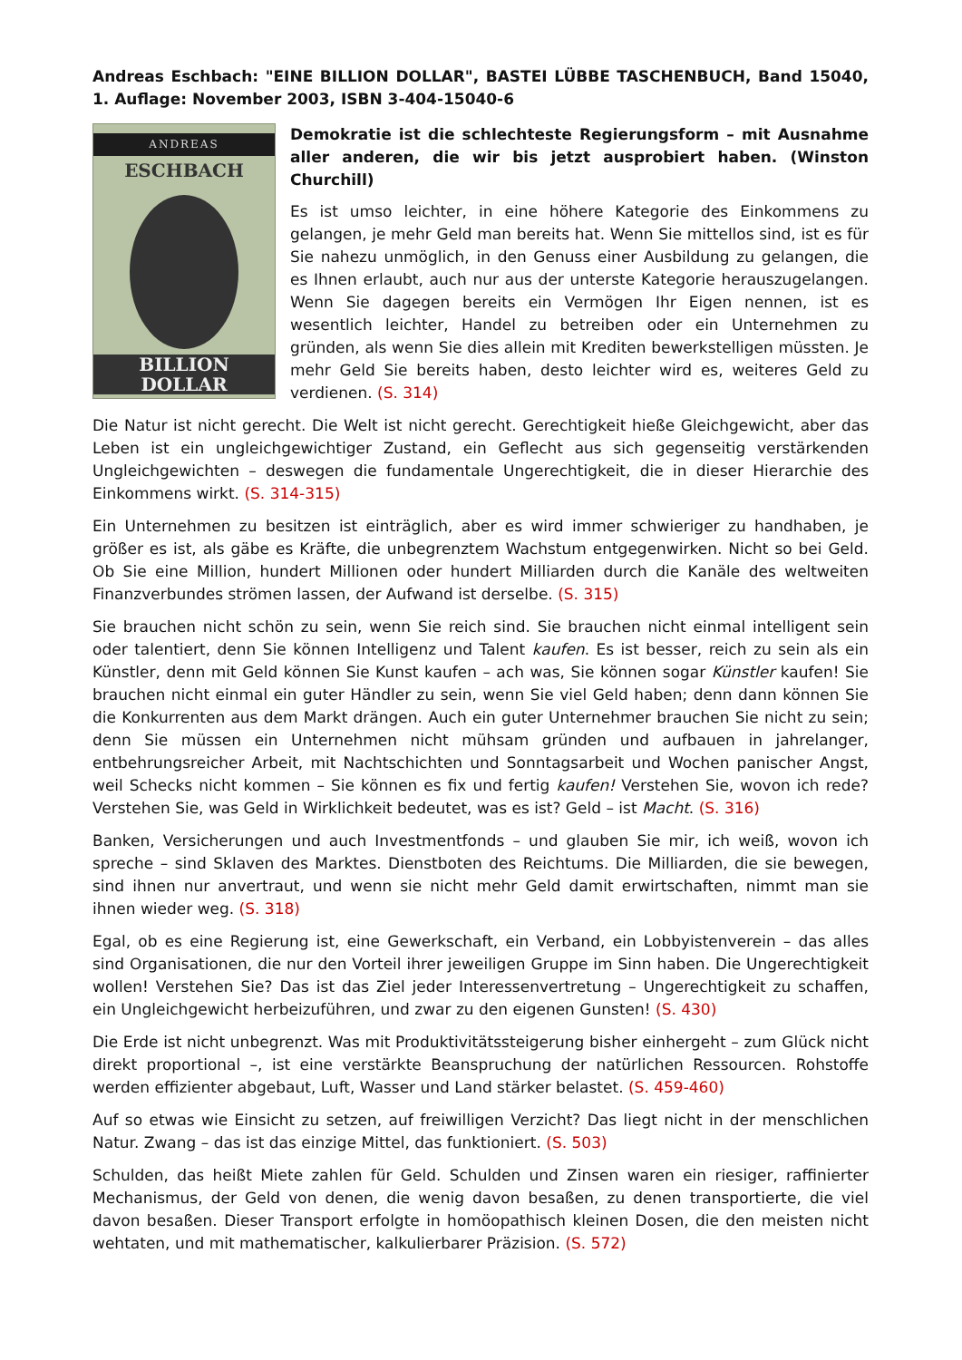Andreas Eschbach: "EINE BILLION DOLLAR", BASTEI LÜBBE TASCHENBUCH, Band 15040, 1. Auflage: November 2003, ISBN 3-404-15040-6
ANDREAS
ESCHBACH
BILLION
DOLLAR
Demokratie ist die schlechteste Regierungsform – mit Ausnahme aller anderen, die wir bis jetzt ausprobiert haben. (Winston Churchill)
Es ist umso leichter, in eine höhere Kategorie des Einkommens zu gelangen, je mehr Geld man bereits hat. Wenn Sie mittellos sind, ist es für Sie nahezu unmöglich, in den Genuss einer Ausbildung zu gelangen, die es Ihnen erlaubt, auch nur aus der unterste Kategorie herauszugelangen. Wenn Sie dagegen bereits ein Vermögen Ihr Eigen nennen, ist es wesentlich leichter, Handel zu betreiben oder ein Unternehmen zu gründen, als wenn Sie dies allein mit Krediten bewerkstelligen müssten. Je mehr Geld Sie bereits haben, desto leichter wird es, weiteres Geld zu verdienen. (S. 314)
Die Natur ist nicht gerecht. Die Welt ist nicht gerecht. Gerechtigkeit hieße Gleichgewicht, aber das Leben ist ein ungleichgewichtiger Zustand, ein Geflecht aus sich gegenseitig verstärkenden Ungleichgewichten – deswegen die fundamentale Ungerechtigkeit, die in dieser Hierarchie des Einkommens wirkt. (S. 314-315)
Ein Unternehmen zu besitzen ist einträglich, aber es wird immer schwieriger zu handhaben, je größer es ist, als gäbe es Kräfte, die unbegrenztem Wachstum entgegenwirken. Nicht so bei Geld. Ob Sie eine Million, hundert Millionen oder hundert Milliarden durch die Kanäle des welt­weiten Finanzverbundes strömen lassen, der Aufwand ist derselbe. (S. 315)
Sie brauchen nicht schön zu sein, wenn Sie reich sind. Sie brauchen nicht einmal intelligent sein oder talentiert, denn Sie können Intelligenz und Talent kaufen. Es ist besser, reich zu sein als ein Künstler, denn mit Geld können Sie Kunst kaufen – ach was, Sie können sogar Künstler kaufen! Sie brauchen nicht einmal ein guter Händler zu sein, wenn Sie viel Geld haben; denn dann können Sie die Konkurrenten aus dem Markt drängen. Auch ein guter Unternehmer brauchen Sie nicht zu sein; denn Sie müssen ein Unternehmen nicht mühsam gründen und aufbauen in jahrelanger, entbehrungsreicher Arbeit, mit Nachtschichten und Sonntagsarbeit und Wochen panischer Angst, weil Schecks nicht kommen – Sie können es fix und fertig kaufen! Verstehen Sie, wovon ich rede? Verstehen Sie, was Geld in Wirklichkeit bedeutet, was es ist? Geld – ist Macht. (S. 316)
Banken, Versicherungen und auch Investmentfonds – und glauben Sie mir, ich weiß, wovon ich spreche – sind Sklaven des Marktes. Dienstboten des Reichtums. Die Milliarden, die sie bewe­gen, sind ihnen nur anvertraut, und wenn sie nicht mehr Geld damit erwirtschaften, nimmt man sie ihnen wieder weg. (S. 318)
Egal, ob es eine Regierung ist, eine Gewerkschaft, ein Verband, ein Lobbyistenverein – das alles sind Organisationen, die nur den Vorteil ihrer jeweiligen Gruppe im Sinn haben. Die Ungerechtigkeit wollen! Verstehen Sie? Das ist das Ziel jeder Interessenvertretung – Ungerechtigkeit zu schaffen, ein Ungleichgewicht herbeizuführen, und zwar zu den eigenen Gunsten! (S. 430)
Die Erde ist nicht unbegrenzt. Was mit Produktivitätssteigerung bisher einhergeht – zum Glück nicht direkt proportional –, ist eine verstärkte Beanspruchung der natürlichen Ressourcen. Rohstoffe werden effizienter abgebaut, Luft, Wasser und Land stärker belastet. (S. 459-460)
Auf so etwas wie Einsicht zu setzen, auf freiwilligen Verzicht? Das liegt nicht in der mensch­lichen Natur. Zwang – das ist das einzige Mittel, das funktioniert. (S. 503)
Schulden, das heißt Miete zahlen für Geld. Schulden und Zinsen waren ein riesiger, raffinierter Mechanismus, der Geld von denen, die wenig davon besaßen, zu denen transportierte, die viel davon besaßen. Dieser Transport erfolgte in homöopathisch kleinen Dosen, die den meisten nicht wehtaten, und mit mathematischer, kalkulierbarer Präzision. (S. 572)